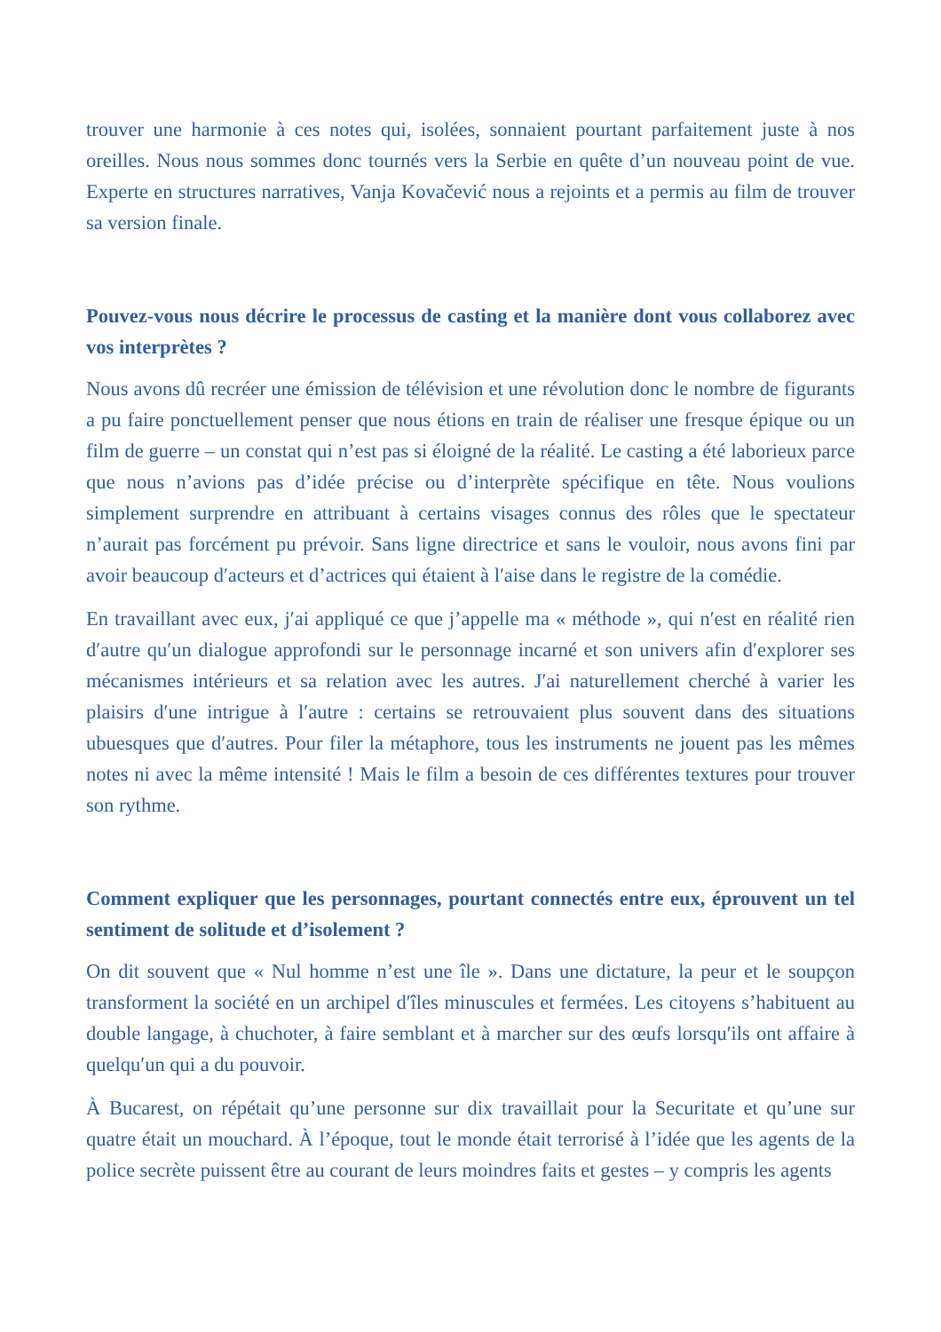trouver une harmonie à ces notes qui, isolées, sonnaient pourtant parfaitement juste à nos oreilles. Nous nous sommes donc tournés vers la Serbie en quête d’un nouveau point de vue. Experte en structures narratives, Vanja Kovačević nous a rejoints et a permis au film de trouver sa version finale.
Pouvez-vous nous décrire le processus de casting et la manière dont vous collaborez avec vos interprètes ?
Nous avons dû recréer une émission de télévision et une révolution donc le nombre de figurants a pu faire ponctuellement penser que nous étions en train de réaliser une fresque épique ou un film de guerre – un constat qui n’est pas si éloigné de la réalité. Le casting a été laborieux parce que nous n’avions pas d’idée précise ou d’interprète spécifique en tête. Nous voulions simplement surprendre en attribuant à certains visages connus des rôles que le spectateur n’aurait pas forcément pu prévoir. Sans ligne directrice et sans le vouloir, nous avons fini par avoir beaucoup d′acteurs et d’actrices qui étaient à l′aise dans le registre de la comédie.
En travaillant avec eux, j′ai appliqué ce que j’appelle ma « méthode », qui n′est en réalité rien d′autre qu′un dialogue approfondi sur le personnage incarné et son univers afin d′explorer ses mécanismes intérieurs et sa relation avec les autres. J′ai naturellement cherché à varier les plaisirs d′une intrigue à l′autre : certains se retrouvaient plus souvent dans des situations ubuesques que d′autres. Pour filer la métaphore, tous les instruments ne jouent pas les mêmes notes ni avec la même intensité ! Mais le film a besoin de ces différentes textures pour trouver son rythme.
Comment expliquer que les personnages, pourtant connectés entre eux, éprouvent un tel sentiment de solitude et d’isolement ?
On dit souvent que « Nul homme n’est une île ». Dans une dictature, la peur et le soupçon transforment la société en un archipel d′îles minuscules et fermées. Les citoyens s’habituent au double langage, à chuchoter, à faire semblant et à marcher sur des œufs lorsqu′ils ont affaire à quelqu′un qui a du pouvoir.
À Bucarest, on répétait qu’une personne sur dix travaillait pour la Securitate et qu’une sur quatre était un mouchard. À l’époque, tout le monde était terrorisé à l’idée que les agents de la police secrète puissent être au courant de leurs moindres faits et gestes – y compris les agents